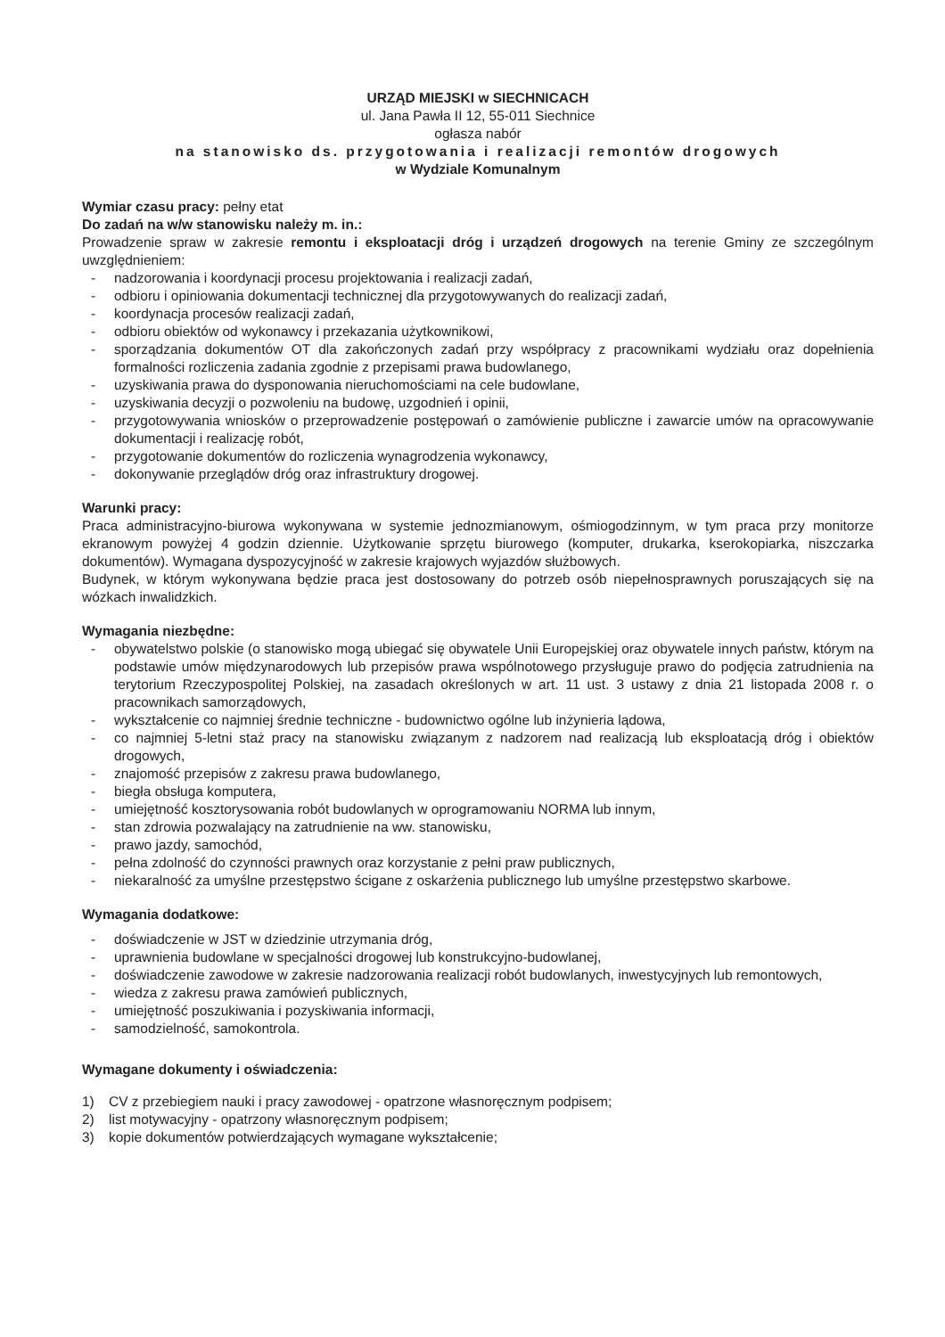URZĄD MIEJSKI w SIECHNICACH
ul. Jana Pawła II 12, 55-011 Siechnice
ogłasza nabór
na stanowisko ds. przygotowania i realizacji remontów drogowych
w Wydziale Komunalnym
Wymiar czasu pracy: pełny etat
Do zadań na w/w stanowisku należy m. in.:
Prowadzenie spraw w zakresie remontu i eksploatacji dróg i urządzeń drogowych na terenie Gminy ze szczególnym uwzględnieniem:
- nadzorowania i koordynacji procesu projektowania i realizacji zadań,
- odbioru i opiniowania dokumentacji technicznej dla przygotowywanych do realizacji zadań,
- koordynacja procesów realizacji zadań,
- odbioru obiektów od wykonawcy i przekazania użytkownikowi,
- sporządzania dokumentów OT dla zakończonych zadań przy współpracy z pracownikami wydziału oraz dopełnienia formalności rozliczenia zadania zgodnie z przepisami prawa budowlanego,
- uzyskiwania prawa do dysponowania nieruchomościami na cele budowlane,
- uzyskiwania decyzji o pozwoleniu na budowę, uzgodnień i opinii,
- przygotowywania wniosków o przeprowadzenie postępowań o zamówienie publiczne i zawarcie umów na opracowywanie dokumentacji i realizację robót,
- przygotowanie dokumentów do rozliczenia wynagrodzenia wykonawcy,
- dokonywanie przeglądów dróg oraz infrastruktury drogowej.
Warunki pracy:
Praca administracyjno-biurowa wykonywana w systemie jednozmianowym, ośmiogodzinnym, w tym praca przy monitorze ekranowym powyżej 4 godzin dziennie. Użytkowanie sprzętu biurowego (komputer, drukarka, kserokopiarka, niszczarka dokumentów). Wymagana dyspozycyjność w zakresie krajowych wyjazdów służbowych.
Budynek, w którym wykonywana będzie praca jest dostosowany do potrzeb osób niepełnosprawnych poruszających się na wózkach inwalidzkich.
Wymagania niezbędne:
- obywatelstwo polskie (o stanowisko mogą ubiegać się obywatele Unii Europejskiej oraz obywatele innych państw, którym na podstawie umów międzynarodowych lub przepisów prawa wspólnotowego przysługuje prawo do podjęcia zatrudnienia na terytorium Rzeczypospolitej Polskiej, na zasadach określonych w art. 11 ust. 3 ustawy z dnia 21 listopada 2008 r. o pracownikach samorządowych,
- wykształcenie co najmniej średnie techniczne - budownictwo ogólne lub inżynieria lądowa,
- co najmniej 5-letni staż pracy na stanowisku związanym z nadzorem nad realizacją lub eksploatacją dróg i obiektów drogowych,
- znajomość przepisów z zakresu prawa budowlanego,
- biegła obsługa komputera,
- umiejętność kosztorysowania robót budowlanych w oprogramowaniu NORMA lub innym,
- stan zdrowia pozwalający na zatrudnienie na ww. stanowisku,
- prawo jazdy, samochód,
- pełna zdolność do czynności prawnych oraz korzystanie z pełni praw publicznych,
- niekaralność za umyślne przestępstwo ścigane z oskarżenia publicznego lub umyślne przestępstwo skarbowe.
Wymagania dodatkowe:
- doświadczenie w JST w dziedzinie utrzymania dróg,
- uprawnienia budowlane w specjalności drogowej lub konstrukcyjno-budowlanej,
- doświadczenie zawodowe w zakresie nadzorowania realizacji robót budowlanych, inwestycyjnych lub remontowych,
- wiedza z zakresu prawa zamówień publicznych,
- umiejętność poszukiwania i pozyskiwania informacji,
- samodzielność, samokontrola.
Wymagane dokumenty i oświadczenia:
1) CV z przebiegiem nauki i pracy zawodowej - opatrzone własnoręcznym podpisem;
2) list motywacyjny - opatrzony własnoręcznym podpisem;
3) kopie dokumentów potwierdzających wymagane wykształcenie;